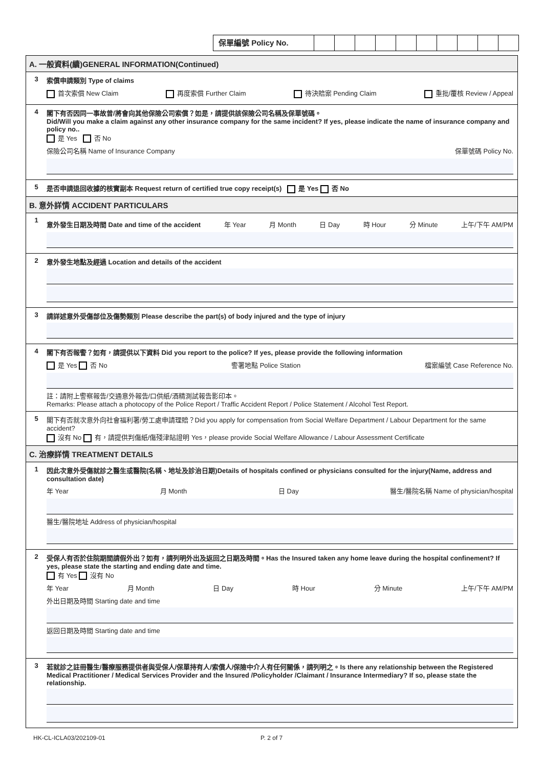保單編號 Policy No.
A. 一般資料(續)GENERAL INFORMATION(Continued)
3 索償申請類別 Type of claims
首次索償 New Claim 再度索償 Further Claim 待決賠案 Pending Claim 重批/覆核 Review / Appeal
4 閣下有否因同一事故曾/將會向其他保險公司索償？如是，請提供該保險公司名稱及保單號碼。
Did/Will you make a claim against any other insurance company for the same incident? If yes, please indicate the name of insurance company and policy no..
是 Yes 否 No
保險公司名稱 Name of Insurance Company 保單號碼 Policy No.
5 是否申請退回收據的核實副本 Request return of certified true copy receipt(s) 是 Yes 否 No
B. 意外詳情 ACCIDENT PARTICULARS
1
意外發生日期及時間 Date and time of the accident 年 Year 月 Month 日 Day 時 Hour 分 Minute 上午/下午 AM/PM
2 意外發生地點及經過 Location and details of the accident
3 請詳述意外受傷部位及傷勢類別 Please describe the part(s) of body injured and the type of injury
4 閣下有否報警？如有，請提供以下資料 Did you report to the police? If yes, please provide the following information
是 Yes 否 No 警署地點 Police Station 檔案編號 Case Reference No.
註：請附上警察報告/交通意外報告/口供紙/酒精測試報告影印本。
Remarks: Please attach a photocopy of the Police Report / Traffic Accident Report / Police Statement / Alcohol Test Report.
5 閣下有否就次意外向社會福利署/勞工處申請理賠？Did you apply for compensation from Social Welfare Department / Labour Department for the same accident?
沒有 No 有，請提供判傷紙/傷殘津貼證明 Yes，please provide Social Welfare Allowance / Labour Assessment Certificate
C. 治療詳情 TREATMENT DETAILS
1 因此次意外受傷就診之醫生或醫院(名稱、地址及診治日期)Details of hospitals confined or physicians consulted for the injury(Name, address and consultation date)
年 Year 月 Month 日 Day 醫生/醫院名稱 Name of physician/hospital
醫生/醫院地址 Address of physician/hospital
2 受保人有否於住院期間請假外出？如有，請列明外出及返回之日期及時間。Has the Insured taken any home leave during the hospital confinement? If yes, please state the starting and ending date and time.
有 Yes 沒有 No
年 Year 月 Month 日 Day 時 Hour 分 Minute 上午/下午 AM/PM
外出日期及時間 Starting date and time
返回日期及時間 Starting date and time
3 若就診之註冊醫生/醫療服務提供者與受保人/保單持有人/索償人/保險中介人有任何關係，請列明之。Is there any relationship between the Registered Medical Practitioner / Medical Services Provider and the Insured /Policyholder /Claimant / Insurance Intermediary? If so, please state the relationship.
HK-CL-ICLA03/202109-01 P. 2 of 7